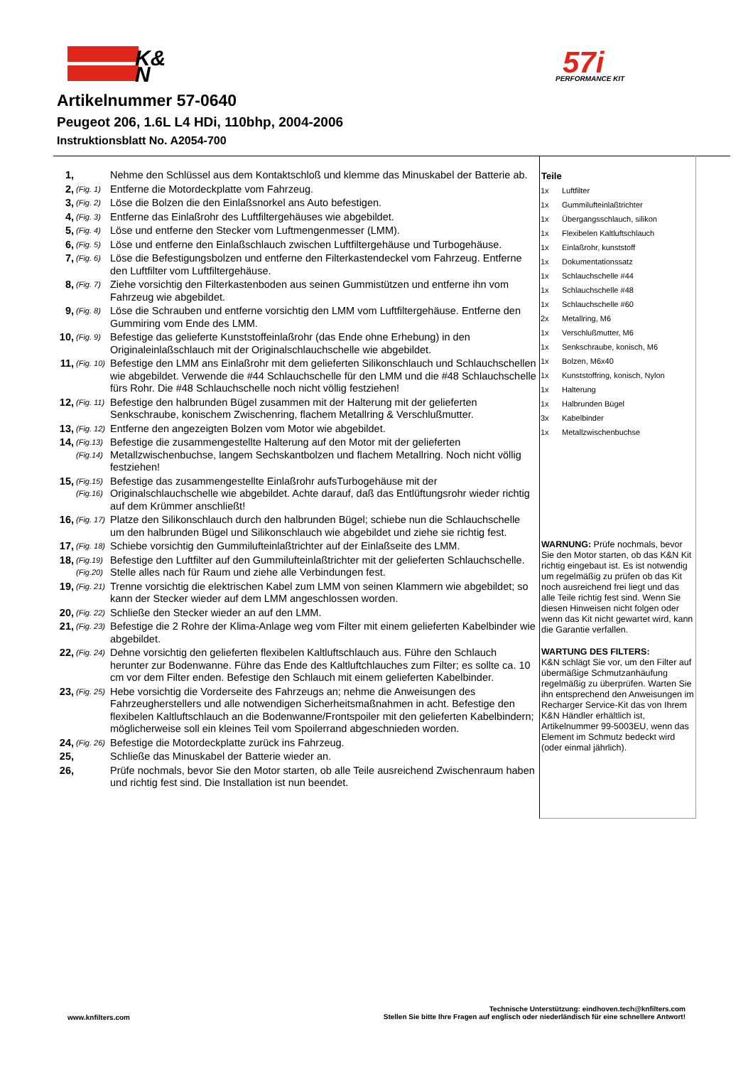K&
N
57i
PERFORMANCE KIT
Artikelnummer 57-0640
Peugeot 206, 1.6L L4 HDi, 110bhp, 2004-2006
Instruktionsblatt No. A2054-700
| 1, | | Nehme den Schlüssel aus dem Kontaktschloß und klemme das Minuskabel der Batterie ab. |
| 2, | (Fig. 1) | Entferne die Motordeckplatte vom Fahrzeug. |
| 3, | (Fig. 2) | Löse die Bolzen die den Einlaßsnorkel ans Auto befestigen. |
| 4, | (Fig. 3) | Entferne das Einlaßrohr des Luftfiltergehäuses wie abgebildet. |
| 5, | (Fig. 4) | Löse und entferne den Stecker vom Luftmengenmesser (LMM). |
| 6, | (Fig. 5) | Löse und entferne den Einlaßschlauch zwischen Luftfiltergehäuse und Turbogehäuse. |
| 7, | (Fig. 6) | Löse die Befestigungsbolzen und entferne den Filterkastendeckel vom Fahrzeug. Entferne den Luftfilter vom Luftfiltergehäuse. |
| 8, | (Fig. 7) | Ziehe vorsichtig den Filterkastenboden aus seinen Gummistützen und entferne ihn vom Fahrzeug wie abgebildet. |
| 9, | (Fig. 8) | Löse die Schrauben und entferne vorsichtig den LMM vom Luftfiltergehäuse. Entferne den Gummiring vom Ende des LMM. |
| 10, | (Fig. 9) | Befestige das gelieferte Kunststoffeinlaßrohr (das Ende ohne Erhebung) in den Originaleinlaßschlauch mit der Originalschlauchschelle wie abgebildet. |
| 11, | (Fig. 10) | Befestige den LMM ans Einlaßrohr mit dem gelieferten Silikonschlauch und Schlauchschellen wie abgebildet. Verwende die #44 Schlauchschelle für den LMM und die #48 Schlauchschelle fürs Rohr. Die #48 Schlauchschelle noch nicht völlig festziehen! |
| 12, | (Fig. 11) | Befestige den halbrunden Bügel zusammen mit der Halterung mit der gelieferten Senkschraube, konischem Zwischenring, flachem Metallring & Verschlußmutter. |
| 13, | (Fig. 12) | Entferne den angezeigten Bolzen vom Motor wie abgebildet. |
| 14, | (Fig.13) (Fig.14) | Befestige die zusammengestellte Halterung auf den Motor mit der gelieferten Metallzwischenbuchse, langem Sechskantbolzen und flachem Metallring. Noch nicht völlig festziehen! |
| 15, | (Fig.15) (Fig.16) | Befestige das zusammengestellte Einlaßrohr aufsTurbogehäuse mit der Originalschlauchschelle wie abgebildet. Achte darauf, daß das Entlüftungsrohr wieder richtig auf dem Krümmer anschließt! |
| 16, | (Fig. 17) | Platze den Silikonschlauch durch den halbrunden Bügel; schiebe nun die Schlauchschelle um den halbrunden Bügel und Silikonschlauch wie abgebildet und ziehe sie richtig fest. |
| 17, | (Fig. 18) | Schiebe vorsichtig den Gummilufteinlaßtrichter auf der Einlaßseite des LMM. |
| 18, | (Fig.19) (Fig.20) | Befestige den Luftfilter auf den Gummilufteinlaßtrichter mit der gelieferten Schlauchschelle. Stelle alles nach für Raum und ziehe alle Verbindungen fest. |
| 19, | (Fig. 21) | Trenne vorsichtig die elektrischen Kabel zum LMM von seinen Klammern wie abgebildet; so kann der Stecker wieder auf dem LMM angeschlossen worden. |
| 20, | (Fig. 22) | Schließe den Stecker wieder an auf den LMM. |
| 21, | (Fig. 23) | Befestige die 2 Rohre der Klima-Anlage weg vom Filter mit einem gelieferten Kabelbinder wie abgebildet. |
| 22, | (Fig. 24) | Dehne vorsichtig den gelieferten flexibelen Kaltluftschlauch aus. Führe den Schlauch herunter zur Bodenwanne. Führe das Ende des Kaltluftchlauches zum Filter; es sollte ca. 10 cm vor dem Filter enden. Befestige den Schlauch mit einem gelieferten Kabelbinder. |
| 23, | (Fig. 25) | Hebe vorsichtig die Vorderseite des Fahrzeugs an; nehme die Anweisungen des Fahrzeugherstellers und alle notwendigen Sicherheitsmaßnahmen in acht. Befestige den flexibelen Kaltluftschlauch an die Bodenwanne/Frontspoiler mit den gelieferten Kabelbindern; möglicherweise soll ein kleines Teil vom Spoilerrand abgeschnieden worden. |
| 24, | (Fig. 26) | Befestige die Motordeckplatte zurück ins Fahrzeug. |
| 25, | | Schließe das Minuskabel der Batterie wieder an. |
| 26, | | Prüfe nochmals, bevor Sie den Motor starten, ob alle Teile ausreichend Zwischenraum haben und richtig fest sind. Die Installation ist nun beendet. |
Teile
| 1x | Luftfilter |
| 1x | Gummilufteinlaßtrichter |
| 1x | Übergangsschlauch, silikon |
| 1x | Flexibelen Kaltluftschlauch |
| 1x | Einlaßrohr, kunststoff |
| 1x | Dokumentationssatz |
| 1x | Schlauchschelle #44 |
| 1x | Schlauchschelle #48 |
| 1x | Schlauchschelle #60 |
| 2x | Metallring, M6 |
| 1x | Verschlußmutter, M6 |
| 1x | Senkschraube, konisch, M6 |
| 1x | Bolzen, M6x40 |
| 1x | Kunststoffring, konisch, Nylon |
| 1x | Halterung |
| 1x | Halbrunden Bügel |
| 3x | Kabelbinder |
| 1x | Metallzwischenbuchse |
WARNUNG: Prüfe nochmals, bevor Sie den Motor starten, ob das K&N Kit richtig eingebaut ist. Es ist notwendig um regelmäßig zu prüfen ob das Kit noch ausreichend frei liegt und das alle Teile richtig fest sind. Wenn Sie diesen Hinweisen nicht folgen oder wenn das Kit nicht gewartet wird, kann die Garantie verfallen.
WARTUNG DES FILTERS:
K&N schlägt Sie vor, um den Filter auf übermäßige Schmutzanhäufung regelmäßig zu überprüfen. Warten Sie ihn entsprechend den Anweisungen im Recharger Service-Kit das von Ihrem K&N Händler erhältlich ist, Artikelnummer 99-5003EU, wenn das Element im Schmutz bedeckt wird (oder einmal jährlich).
www.knfilters.com
Technische Unterstützung: eindhoven.tech@knfilters.com
Stellen Sie bitte Ihre Fragen auf englisch oder niederländisch für eine schnellere Antwort!